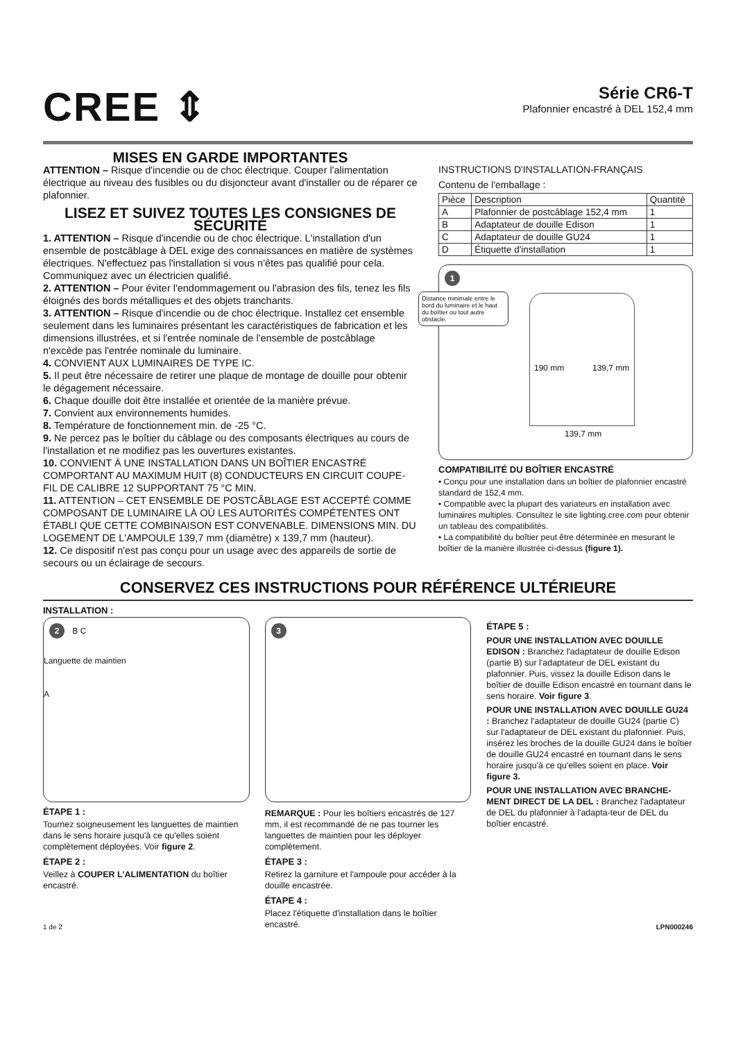CREE ⇕
Série CR6-T
Plafonnier encastré à DEL 152,4 mm
MISES EN GARDE IMPORTANTES
ATTENTION – Risque d'incendie ou de choc électrique. Couper l'alimentation électrique au niveau des fusibles ou du disjoncteur avant d'installer ou de réparer ce plafonnier.
LISEZ ET SUIVEZ TOUTES LES CONSIGNES DE SÉCURITÉ
1. ATTENTION – Risque d'incendie ou de choc électrique. L'installation d'un ensemble de postcâblage à DEL exige des connaissances en matière de systèmes électriques. N'effectuez pas l'installation si vous n'êtes pas qualifié pour cela. Communiquez avec un électricien qualifié.
2. ATTENTION – Pour éviter l'endommagement ou l'abrasion des fils, tenez les fils éloignés des bords métalliques et des objets tranchants.
3. ATTENTION – Risque d'incendie ou de choc électrique. Installez cet ensemble seulement dans les luminaires présentant les caractéristiques de fabrication et les dimensions illustrées, et si l'entrée nominale de l'ensemble de postcâblage n'excède pas l'entrée nominale du luminaire.
4. CONVIENT AUX LUMINAIRES DE TYPE IC.
5. Il peut être nécessaire de retirer une plaque de montage de douille pour obtenir le dégagement nécessaire.
6. Chaque douille doit être installée et orientée de la manière prévue.
7. Convient aux environnements humides.
8. Température de fonctionnement min. de -25 °C.
9. Ne percez pas le boîtier du câblage ou des composants électriques au cours de l'installation et ne modifiez pas les ouvertures existantes.
10. CONVIENT À UNE INSTALLATION DANS UN BOÎTIER ENCASTRÉ COMPORTANT AU MAXIMUM HUIT (8) CONDUCTEURS EN CIRCUIT COUPE-FIL DE CALIBRE 12 SUPPORTANT 75 °C MIN.
11. ATTENTION – CET ENSEMBLE DE POSTCÂBLAGE EST ACCEPTÉ COMME COMPOSANT DE LUMINAIRE LÀ OÙ LES AUTORITÉS COMPÉTENTES ONT ÉTABLI QUE CETTE COMBINAISON EST CONVENABLE. DIMENSIONS MIN. DU LOGEMENT DE L'AMPOULE 139,7 mm (diamètre) x 139,7 mm (hauteur).
12. Ce dispositif n'est pas conçu pour un usage avec des appareils de sortie de secours ou un éclairage de secours.
INSTRUCTIONS D'INSTALLATION-FRANÇAIS
Contenu de l'emballage :
| Pièce | Description | Quantité |
| --- | --- | --- |
| A | Plafonnier de postcâblage 152,4 mm | 1 |
| B | Adaptateur de douille Edison | 1 |
| C | Adaptateur de douille GU24 | 1 |
| D | Étiquette d'installation | 1 |
1
Distance minimale entre le bord du luminaire et le haut du boîtier ou tout autre obstacle.
190 mm 139,7 mm
139,7 mm
COMPATIBILITÉ DU BOÎTIER ENCASTRÉ
• Conçu pour une installation dans un boîtier de plafonnier encastré standard de 152,4 mm.
• Compatible avec la plupart des variateurs en installation avec luminaires multiples. Consultez le site lighting.cree.com pour obtenir un tableau des compatibilités.
• La compatibilité du boîtier peut être déterminée en mesurant le boîtier de la manière illustrée ci-dessus (figure 1).
CONSERVEZ CES INSTRUCTIONS POUR RÉFÉRENCE ULTÉRIEURE
INSTALLATION :
2 B C
Languette de maintien
A
ÉTAPE 1 :
Tournez soigneusement les languettes de maintien dans le sens horaire jusqu'à ce qu'elles soient complètement déployées. Voir figure 2.
ÉTAPE 2 :
Veillez à COUPER L'ALIMENTATION du boîtier encastré.
3
REMARQUE : Pour les boîtiers encastrés de 127 mm, il est recommandé de ne pas tourner les languettes de maintien pour les déployer complètement.
ÉTAPE 3 :
Retirez la garniture et l'ampoule pour accéder à la douille encastrée.
ÉTAPE 4 :
Placez l'étiquette d'installation dans le boîtier encastré.
ÉTAPE 5 :
POUR UNE INSTALLATION AVEC DOUILLE EDISON : Branchez l'adaptateur de douille Edison (partie B) sur l'adaptateur de DEL existant du plafonnier. Puis, vissez la douille Edison dans le boîtier de douille Edison encastré en tournant dans le sens horaire. Voir figure 3.
POUR UNE INSTALLATION AVEC DOUILLE GU24 : Branchez l'adaptateur de douille GU24 (partie C) sur l'adaptateur de DEL existant du plafonnier. Puis, insérez les broches de la douille GU24 dans le boîtier de douille GU24 encastré en tournant dans le sens horaire jusqu'à ce qu'elles soient en place. Voir figure 3.
POUR UNE INSTALLATION AVEC BRANCHE-MENT DIRECT DE LA DEL : Branchez l'adaptateur de DEL du plafonnier à l'adapta-teur de DEL du boîtier encastré.
1 de 2 LPN000246